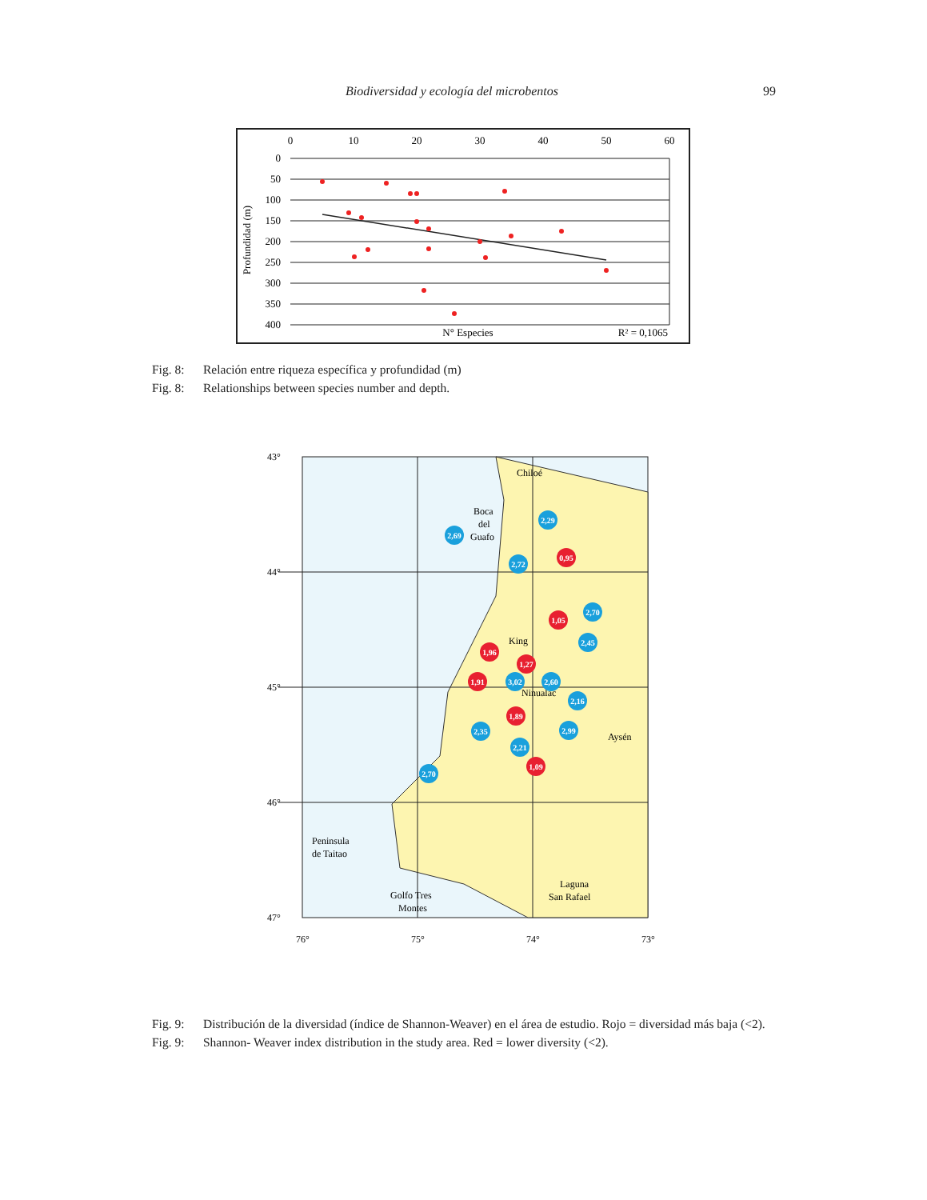Biodiversidad y ecología del microbentos 99
0
10
20
30
40
50
60
0
50
100
150
200
250
300
350
400
Profundidad (m)
N° Especies
R² = 0,1065
Fig. 8: Relación entre riqueza específica y profundidad (m)
Fig. 8: Relationships between species number and depth.
43°
44°
45°
46°
47°
76°
75°
74°
73°
Chiloé
Boca
del
Guafo
King
Ninualac
Aysén
Peninsula
de Taitao
Laguna
San Rafael
Golfo Tres
Montes
2,29
2,69
2,72
0,95
2,70
1,05
2,45
1,96
1,27
1,91
3,02
2,60
2,16
1,89
2,35
2,99
2,21
1,09
2,70
Fig. 9: Distribución de la diversidad (índice de Shannon-Weaver) en el área de estudio. Rojo = diversidad más baja (<2).
Fig. 9: Shannon- Weaver index distribution in the study area. Red = lower diversity (<2).